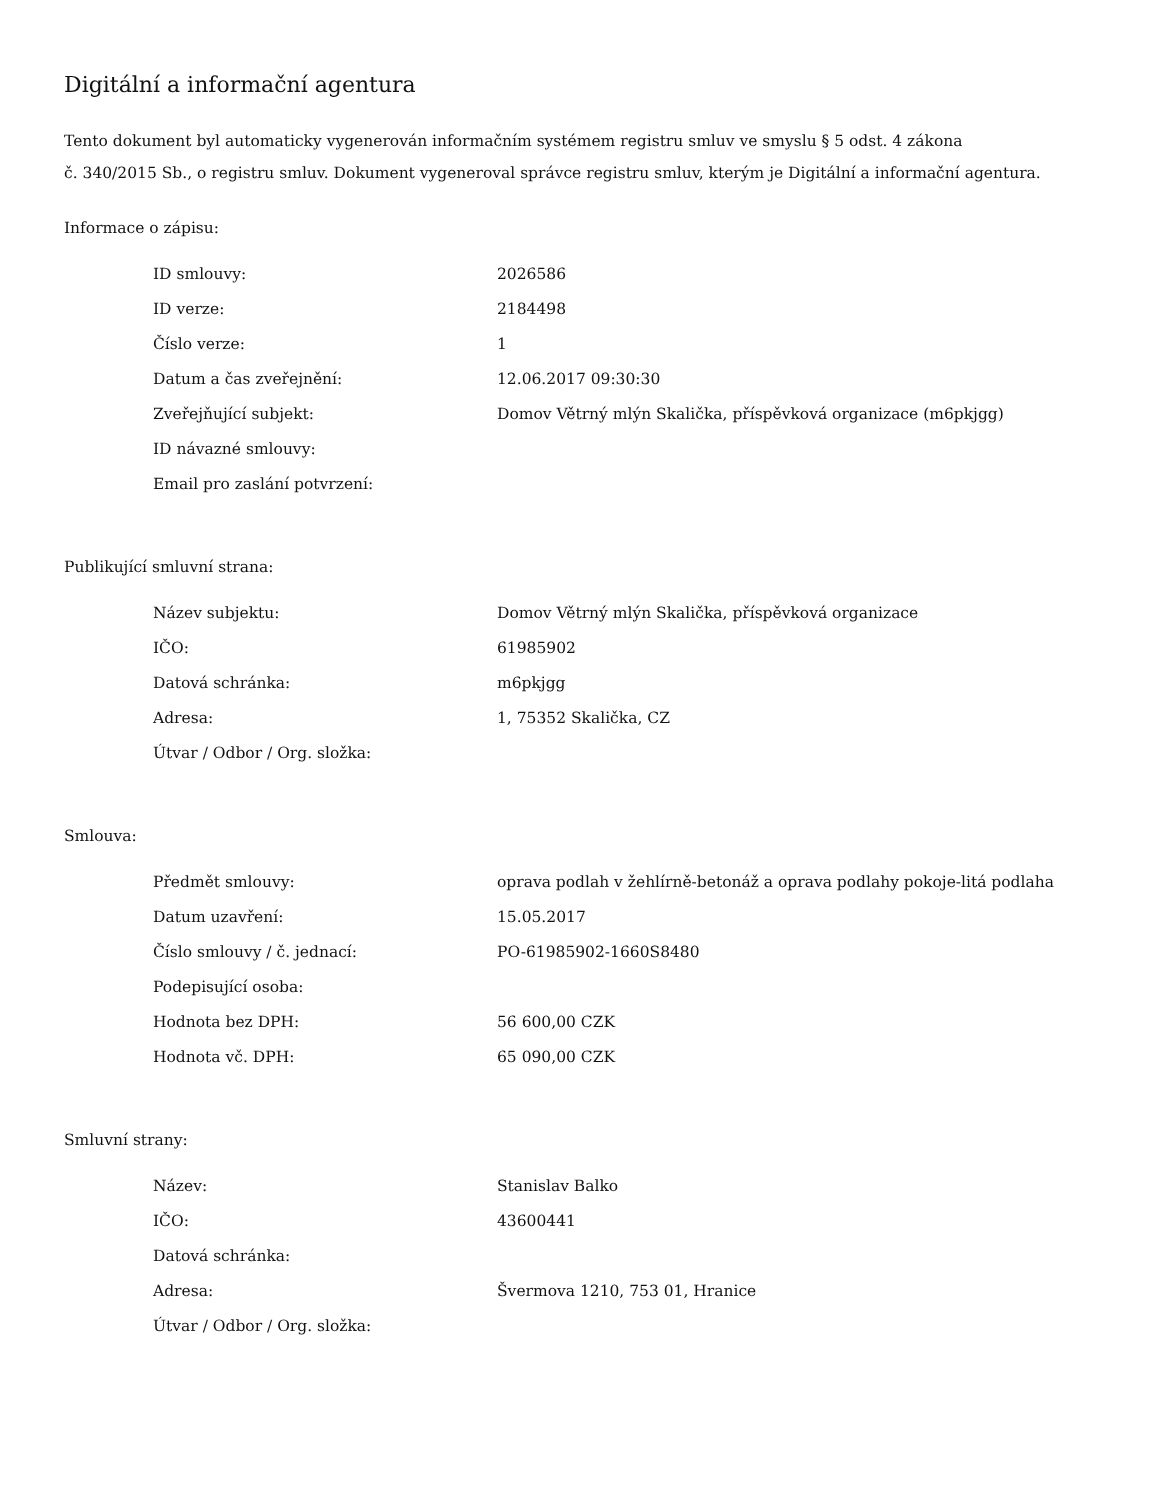Digitální a informační agentura
Tento dokument byl automaticky vygenerován informačním systémem registru smluv ve smyslu § 5 odst. 4 zákona
č. 340/2015 Sb., o registru smluv. Dokument vygeneroval správce registru smluv, kterým je Digitální a informační agentura.
Informace o zápisu:
| ID smlouvy: | 2026586 |
| ID verze: | 2184498 |
| Číslo verze: | 1 |
| Datum a čas zveřejnění: | 12.06.2017 09:30:30 |
| Zveřejňující subjekt: | Domov Větrný mlýn Skalička, příspěvková organizace (m6pkjgg) |
| ID návazné smlouvy: | |
| Email pro zaslání potvrzení: | |
Publikující smluvní strana:
| Název subjektu: | Domov Větrný mlýn Skalička, příspěvková organizace |
| IČO: | 61985902 |
| Datová schránka: | m6pkjgg |
| Adresa: | 1, 75352 Skalička, CZ |
| Útvar / Odbor / Org. složka: | |
Smlouva:
| Předmět smlouvy: | oprava podlah v žehlírně-betonáž a oprava podlahy pokoje-litá podlaha |
| Datum uzavření: | 15.05.2017 |
| Číslo smlouvy / č. jednací: | PO-61985902-1660S8480 |
| Podepisující osoba: | |
| Hodnota bez DPH: | 56 600,00 CZK |
| Hodnota vč. DPH: | 65 090,00 CZK |
Smluvní strany:
| Název: | Stanislav Balko |
| IČO: | 43600441 |
| Datová schránka: | |
| Adresa: | Švermova 1210, 753 01, Hranice |
| Útvar / Odbor / Org. složka: | |